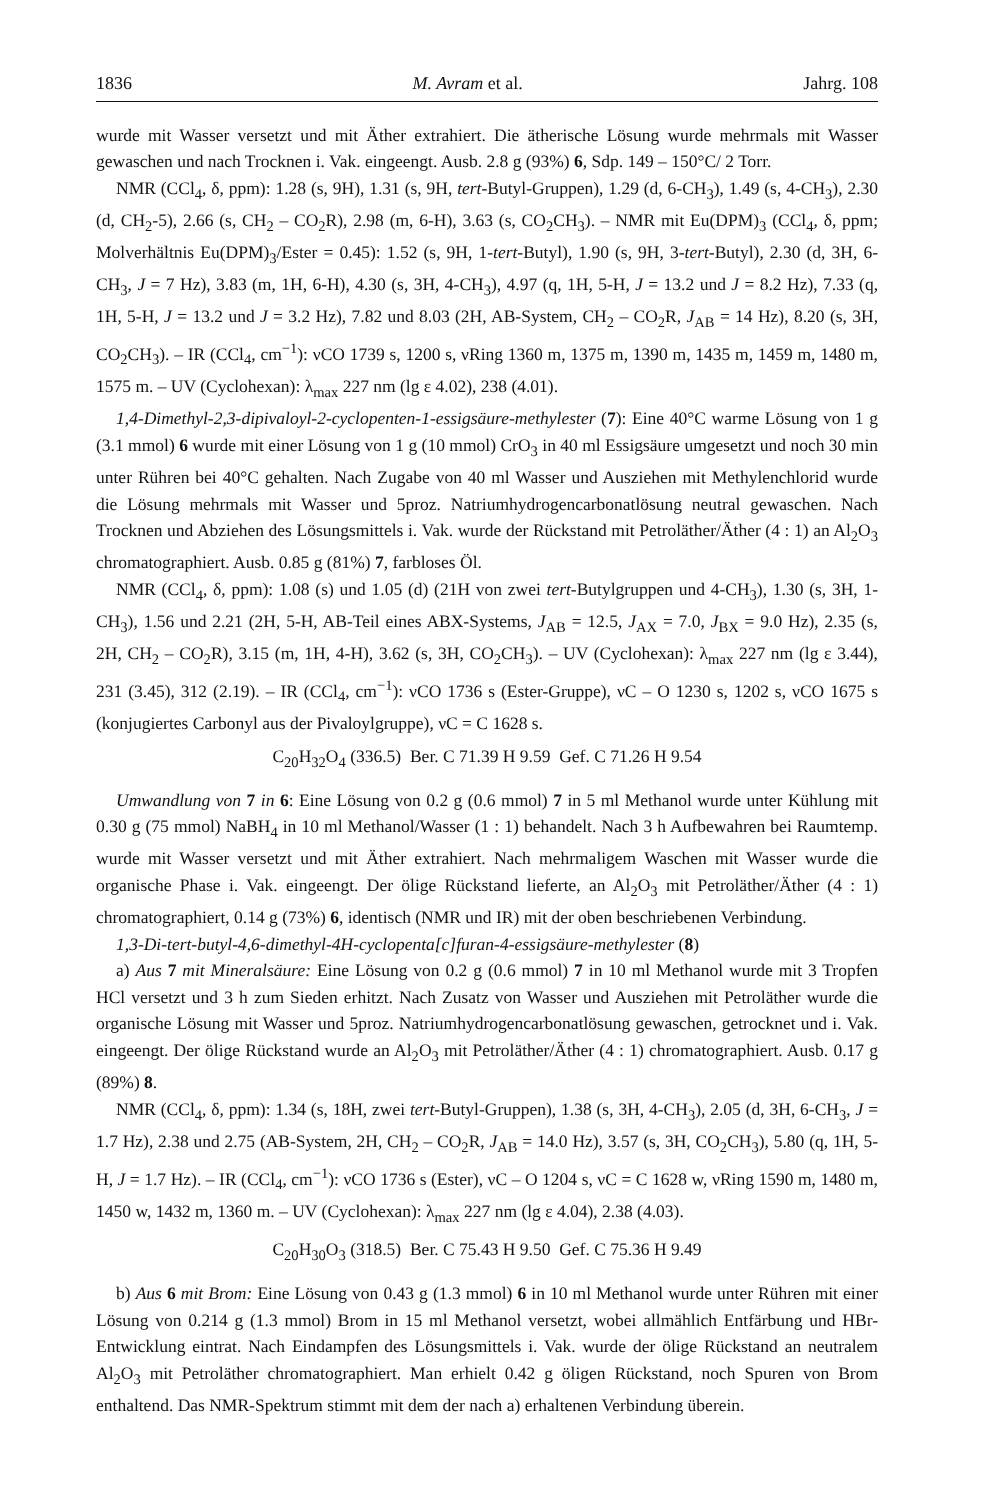1836 M. Avram et al. Jahrg. 108
wurde mit Wasser versetzt und mit Äther extrahiert. Die ätherische Lösung wurde mehrmals mit Wasser gewaschen und nach Trocknen i. Vak. eingeengt. Ausb. 2.8 g (93%) 6, Sdp. 149 – 150°C/ 2 Torr.
NMR (CCl<sub>4</sub>, δ, ppm): 1.28 (s, 9H), 1.31 (s, 9H, tert-Butyl-Gruppen), 1.29 (d, 6-CH<sub>3</sub>), 1.49 (s, 4-CH<sub>3</sub>), 2.30 (d, CH<sub>2</sub>-5), 2.66 (s, CH<sub>2</sub> – CO<sub>2</sub>R), 2.98 (m, 6-H), 3.63 (s, CO<sub>2</sub>CH<sub>3</sub>). – NMR mit Eu(DPM)<sub>3</sub> (CCl<sub>4</sub>, δ, ppm; Molverhältnis Eu(DPM)<sub>3</sub>/Ester = 0.45): 1.52 (s, 9H, 1-tert-Butyl), 1.90 (s, 9H, 3-tert-Butyl), 2.30 (d, 3H, 6-CH<sub>3</sub>, J = 7 Hz), 3.83 (m, 1H, 6-H), 4.30 (s, 3H, 4-CH<sub>3</sub>), 4.97 (q, 1H, 5-H, J = 13.2 und J = 8.2 Hz), 7.33 (q, 1H, 5-H, J = 13.2 und J = 3.2 Hz), 7.82 und 8.03 (2H, AB-System, CH<sub>2</sub> – CO<sub>2</sub>R, J<sub>AB</sub> = 14 Hz), 8.20 (s, 3H, CO<sub>2</sub>CH<sub>3</sub>). – IR (CCl<sub>4</sub>, cm<sup>−1</sup>): νCO 1739 s, 1200 s, νRing 1360 m, 1375 m, 1390 m, 1435 m, 1459 m, 1480 m, 1575 m. – UV (Cyclohexan): λ<sub>max</sub> 227 nm (lg ε 4.02), 238 (4.01).
1,4-Dimethyl-2,3-dipivaloyl-2-cyclopenten-1-essigsäure-methylester (7): Eine 40°C warme Lösung von 1 g (3.1 mmol) 6 wurde mit einer Lösung von 1 g (10 mmol) CrO<sub>3</sub> in 40 ml Essigsäure umgesetzt und noch 30 min unter Rühren bei 40°C gehalten. Nach Zugabe von 40 ml Wasser und Ausziehen mit Methylenchlorid wurde die Lösung mehrmals mit Wasser und 5proz. Natriumhydrogencarbonatlösung neutral gewaschen. Nach Trocknen und Abziehen des Lösungsmittels i. Vak. wurde der Rückstand mit Petroläther/Äther (4 : 1) an Al<sub>2</sub>O<sub>3</sub> chromatographiert. Ausb. 0.85 g (81%) 7, farbloses Öl.
NMR (CCl<sub>4</sub>, δ, ppm): 1.08 (s) und 1.05 (d) (21H von zwei tert-Butylgruppen und 4-CH<sub>3</sub>), 1.30 (s, 3H, 1-CH<sub>3</sub>), 1.56 und 2.21 (2H, 5-H, AB-Teil eines ABX-Systems, J<sub>AB</sub> = 12.5, J<sub>AX</sub> = 7.0, J<sub>BX</sub> = 9.0 Hz), 2.35 (s, 2H, CH<sub>2</sub> – CO<sub>2</sub>R), 3.15 (m, 1H, 4-H), 3.62 (s, 3H, CO<sub>2</sub>CH<sub>3</sub>). – UV (Cyclohexan): λ<sub>max</sub> 227 nm (lg ε 3.44), 231 (3.45), 312 (2.19). – IR (CCl<sub>4</sub>, cm<sup>−1</sup>): νCO 1736 s (Ester-Gruppe), νC – O 1230 s, 1202 s, νCO 1675 s (konjugiertes Carbonyl aus der Pivaloylgruppe), νC = C 1628 s.
C<sub>20</sub>H<sub>32</sub>O<sub>4</sub> (336.5) Ber. C 71.39 H 9.59 Gef. C 71.26 H 9.54
Umwandlung von 7 in 6: Eine Lösung von 0.2 g (0.6 mmol) 7 in 5 ml Methanol wurde unter Kühlung mit 0.30 g (75 mmol) NaBH<sub>4</sub> in 10 ml Methanol/Wasser (1 : 1) behandelt. Nach 3 h Aufbewahren bei Raumtemp. wurde mit Wasser versetzt und mit Äther extrahiert. Nach mehrmaligem Waschen mit Wasser wurde die organische Phase i. Vak. eingeengt. Der ölige Rückstand lieferte, an Al<sub>2</sub>O<sub>3</sub> mit Petroläther/Äther (4 : 1) chromatographiert, 0.14 g (73%) 6, identisch (NMR und IR) mit der oben beschriebenen Verbindung.
1,3-Di-tert-butyl-4,6-dimethyl-4H-cyclopenta[c]furan-4-essigsäure-methylester (8)
a) Aus 7 mit Mineralsäure: Eine Lösung von 0.2 g (0.6 mmol) 7 in 10 ml Methanol wurde mit 3 Tropfen HCl versetzt und 3 h zum Sieden erhitzt. Nach Zusatz von Wasser und Ausziehen mit Petroläther wurde die organische Lösung mit Wasser und 5proz. Natriumhydrogencarbonatlösung gewaschen, getrocknet und i. Vak. eingeengt. Der ölige Rückstand wurde an Al<sub>2</sub>O<sub>3</sub> mit Petroläther/Äther (4 : 1) chromatographiert. Ausb. 0.17 g (89%) 8.
NMR (CCl<sub>4</sub>, δ, ppm): 1.34 (s, 18H, zwei tert-Butyl-Gruppen), 1.38 (s, 3H, 4-CH<sub>3</sub>), 2.05 (d, 3H, 6-CH<sub>3</sub>, J = 1.7 Hz), 2.38 und 2.75 (AB-System, 2H, CH<sub>2</sub> – CO<sub>2</sub>R, J<sub>AB</sub> = 14.0 Hz), 3.57 (s, 3H, CO<sub>2</sub>CH<sub>3</sub>), 5.80 (q, 1H, 5-H, J = 1.7 Hz). – IR (CCl<sub>4</sub>, cm<sup>−1</sup>): νCO 1736 s (Ester), νC – O 1204 s, νC = C 1628 w, νRing 1590 m, 1480 m, 1450 w, 1432 m, 1360 m. – UV (Cyclohexan): λ<sub>max</sub> 227 nm (lg ε 4.04), 2.38 (4.03).
C<sub>20</sub>H<sub>30</sub>O<sub>3</sub> (318.5) Ber. C 75.43 H 9.50 Gef. C 75.36 H 9.49
b) Aus 6 mit Brom: Eine Lösung von 0.43 g (1.3 mmol) 6 in 10 ml Methanol wurde unter Rühren mit einer Lösung von 0.214 g (1.3 mmol) Brom in 15 ml Methanol versetzt, wobei allmählich Entfärbung und HBr-Entwicklung eintrat. Nach Eindampfen des Lösungsmittels i. Vak. wurde der ölige Rückstand an neutralem Al<sub>2</sub>O<sub>3</sub> mit Petroläther chromatographiert. Man erhielt 0.42 g öligen Rückstand, noch Spuren von Brom enthaltend. Das NMR-Spektrum stimmt mit dem der nach a) erhaltenen Verbindung überein.